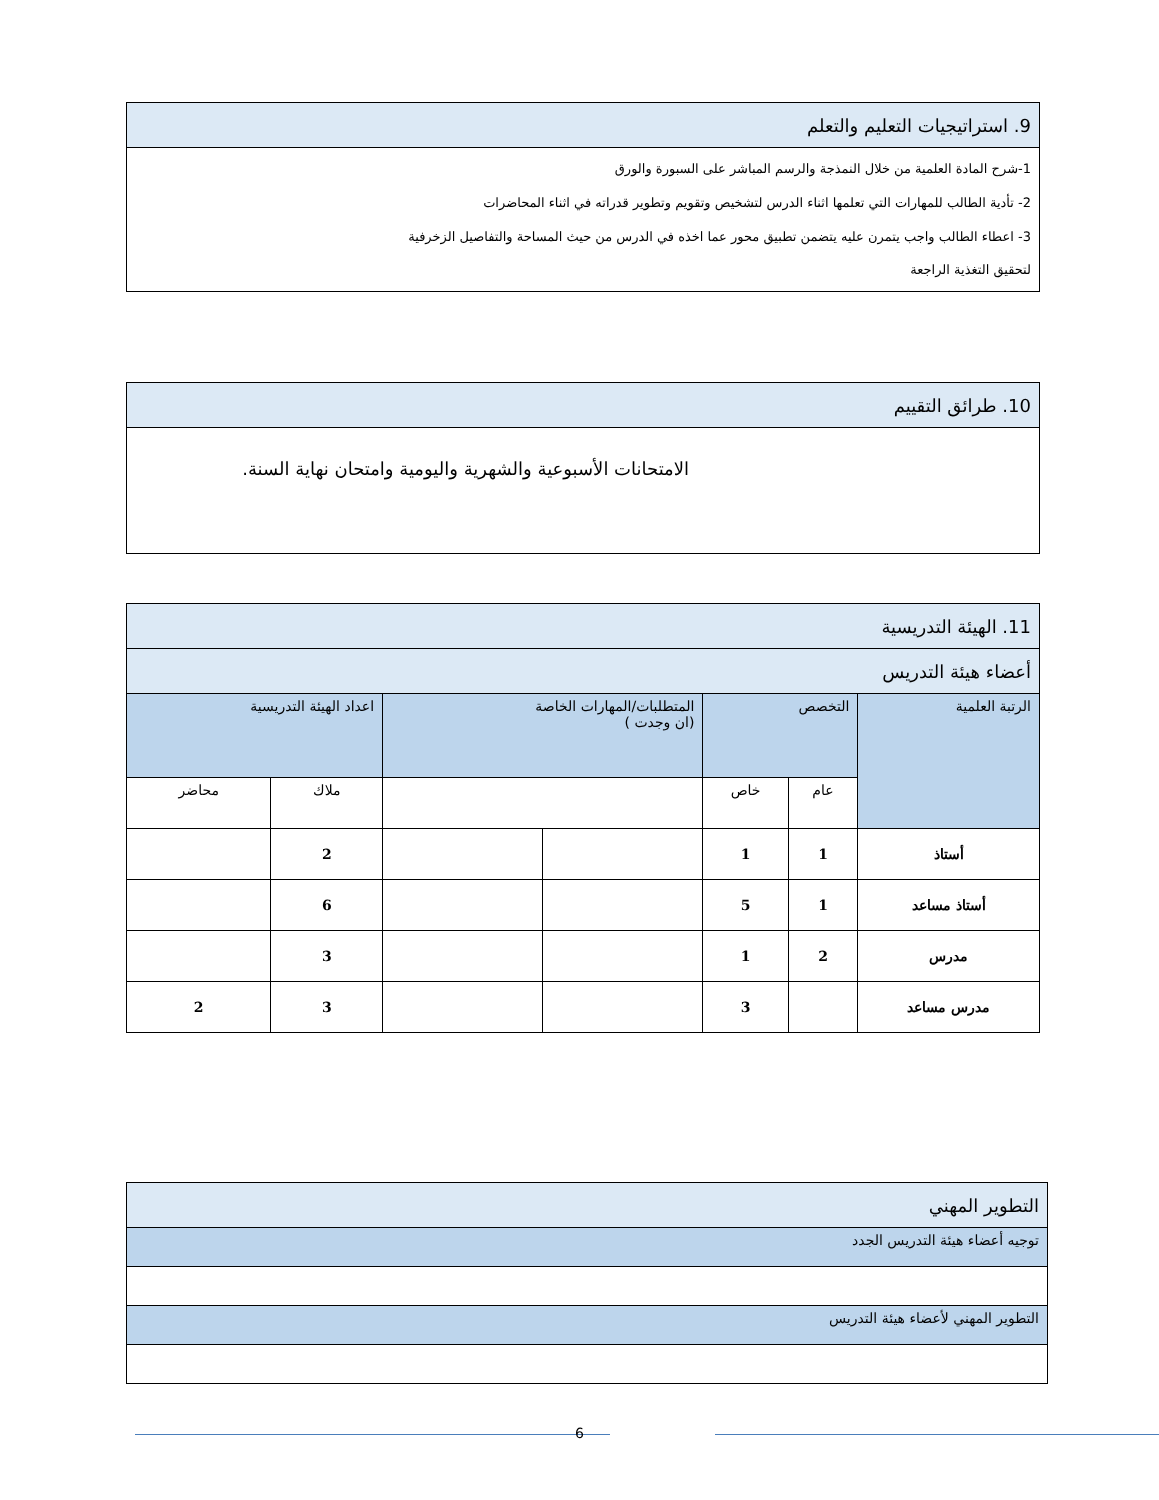| 9. استراتيجيات التعليم والتعلم |
| --- |
| 1-شرح المادة العلمية من خلال النمذجة والرسم المباشر على السبورة والورق 2- تأدية الطالب للمهارات التي تعلمها اثناء الدرس لتشخيص وتقويم وتطوير قدراته في اثناء المحاضرات 3- اعطاء الطالب واجب يتمرن عليه يتضمن تطبيق محور عما اخذه في الدرس من حيث المساحة والتفاصيل الزخرفية لتحقيق التغذية الراجعة |
| 10. طرائق التقييم |
| --- |
| الامتحانات الأسبوعية والشهرية واليومية وامتحان نهاية السنة. |
| 11. الهيئة التدريسية | | | | | | |
| --- | --- | --- | --- | --- | --- | --- |
| أعضاء هيئة التدريس | | | | | | |
| الرتبة العلمية | التخصص | | المتطلبات/المهارات الخاصة (ان وجدت ) | | اعداد الهيئة التدريسية | |
| | عام | خاص | | | ملاك | محاضر |
| أستاذ | 1 | 1 | | | 2 | |
| أستاذ مساعد | 1 | 5 | | | 6 | |
| مدرس | 2 | 1 | | | 3 | |
| مدرس مساعد | | 3 | | | 3 | 2 |
| التطوير المهني |
| --- |
| توجيه أعضاء هيئة التدريس الجدد |
| التطوير المهني لأعضاء هيئة التدريس |
6